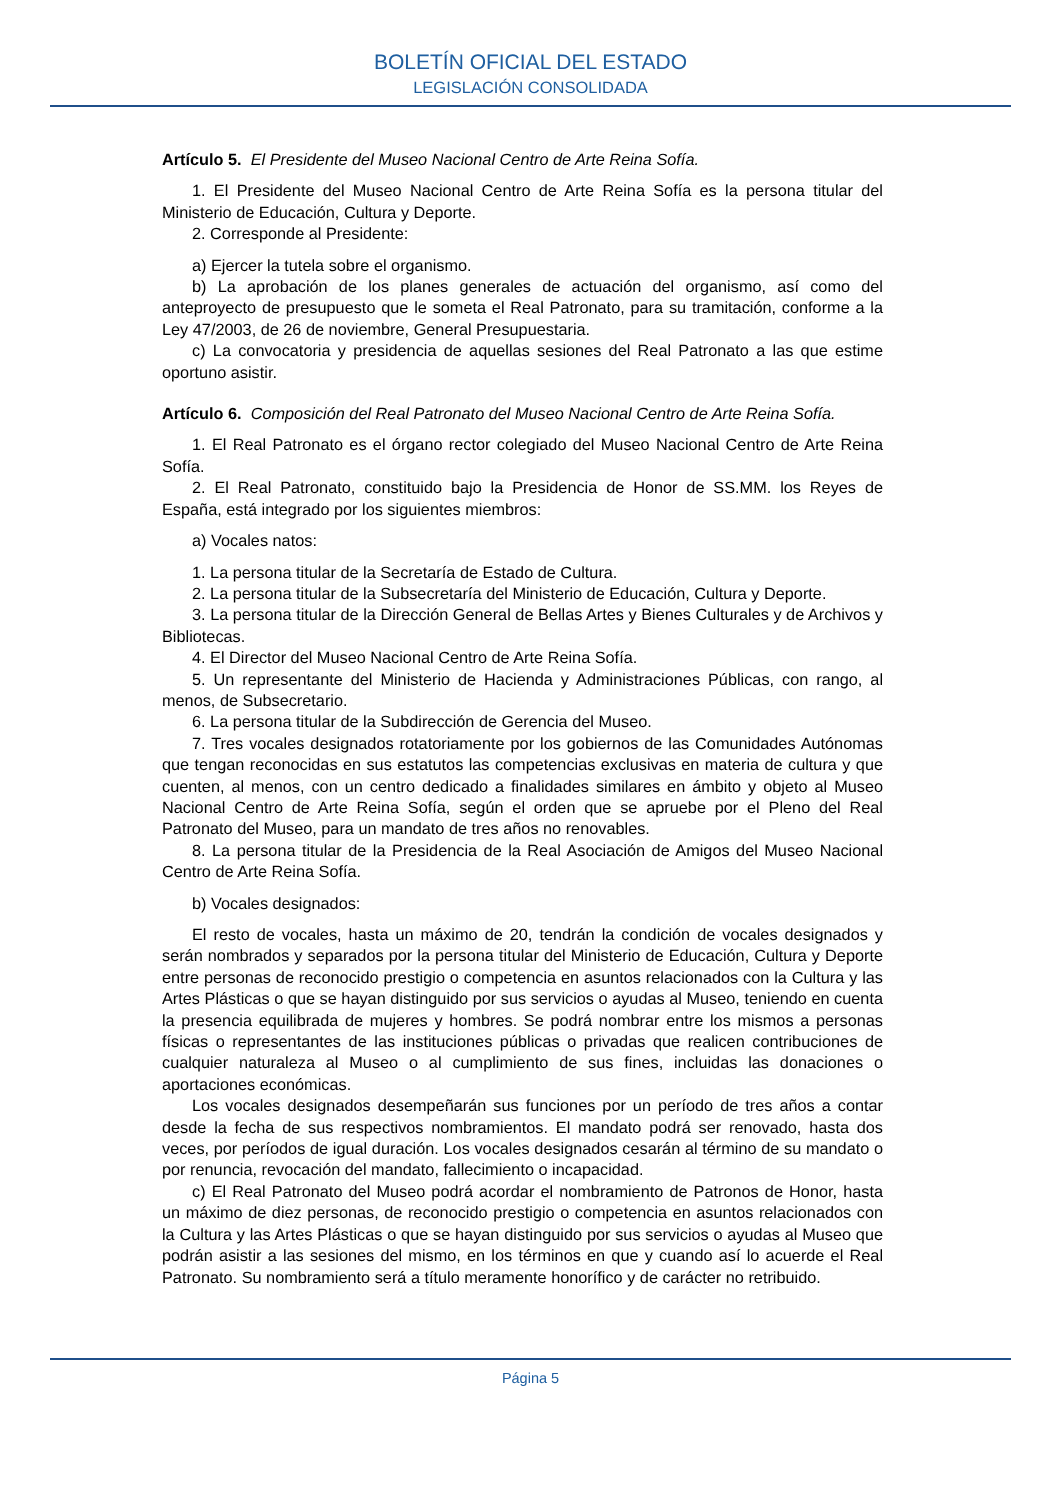BOLETÍN OFICIAL DEL ESTADO
LEGISLACIÓN CONSOLIDADA
Artículo 5. El Presidente del Museo Nacional Centro de Arte Reina Sofía.
1. El Presidente del Museo Nacional Centro de Arte Reina Sofía es la persona titular del Ministerio de Educación, Cultura y Deporte.
2. Corresponde al Presidente:
a) Ejercer la tutela sobre el organismo.
b) La aprobación de los planes generales de actuación del organismo, así como del anteproyecto de presupuesto que le someta el Real Patronato, para su tramitación, conforme a la Ley 47/2003, de 26 de noviembre, General Presupuestaria.
c) La convocatoria y presidencia de aquellas sesiones del Real Patronato a las que estime oportuno asistir.
Artículo 6. Composición del Real Patronato del Museo Nacional Centro de Arte Reina Sofía.
1. El Real Patronato es el órgano rector colegiado del Museo Nacional Centro de Arte Reina Sofía.
2. El Real Patronato, constituido bajo la Presidencia de Honor de SS.MM. los Reyes de España, está integrado por los siguientes miembros:
a) Vocales natos:
1. La persona titular de la Secretaría de Estado de Cultura.
2. La persona titular de la Subsecretaría del Ministerio de Educación, Cultura y Deporte.
3. La persona titular de la Dirección General de Bellas Artes y Bienes Culturales y de Archivos y Bibliotecas.
4. El Director del Museo Nacional Centro de Arte Reina Sofía.
5. Un representante del Ministerio de Hacienda y Administraciones Públicas, con rango, al menos, de Subsecretario.
6. La persona titular de la Subdirección de Gerencia del Museo.
7. Tres vocales designados rotatoriamente por los gobiernos de las Comunidades Autónomas que tengan reconocidas en sus estatutos las competencias exclusivas en materia de cultura y que cuenten, al menos, con un centro dedicado a finalidades similares en ámbito y objeto al Museo Nacional Centro de Arte Reina Sofía, según el orden que se apruebe por el Pleno del Real Patronato del Museo, para un mandato de tres años no renovables.
8. La persona titular de la Presidencia de la Real Asociación de Amigos del Museo Nacional Centro de Arte Reina Sofía.
b) Vocales designados:
El resto de vocales, hasta un máximo de 20, tendrán la condición de vocales designados y serán nombrados y separados por la persona titular del Ministerio de Educación, Cultura y Deporte entre personas de reconocido prestigio o competencia en asuntos relacionados con la Cultura y las Artes Plásticas o que se hayan distinguido por sus servicios o ayudas al Museo, teniendo en cuenta la presencia equilibrada de mujeres y hombres. Se podrá nombrar entre los mismos a personas físicas o representantes de las instituciones públicas o privadas que realicen contribuciones de cualquier naturaleza al Museo o al cumplimiento de sus fines, incluidas las donaciones o aportaciones económicas.
Los vocales designados desempeñarán sus funciones por un período de tres años a contar desde la fecha de sus respectivos nombramientos. El mandato podrá ser renovado, hasta dos veces, por períodos de igual duración. Los vocales designados cesarán al término de su mandato o por renuncia, revocación del mandato, fallecimiento o incapacidad.
c) El Real Patronato del Museo podrá acordar el nombramiento de Patronos de Honor, hasta un máximo de diez personas, de reconocido prestigio o competencia en asuntos relacionados con la Cultura y las Artes Plásticas o que se hayan distinguido por sus servicios o ayudas al Museo que podrán asistir a las sesiones del mismo, en los términos en que y cuando así lo acuerde el Real Patronato. Su nombramiento será a título meramente honorífico y de carácter no retribuido.
Página 5